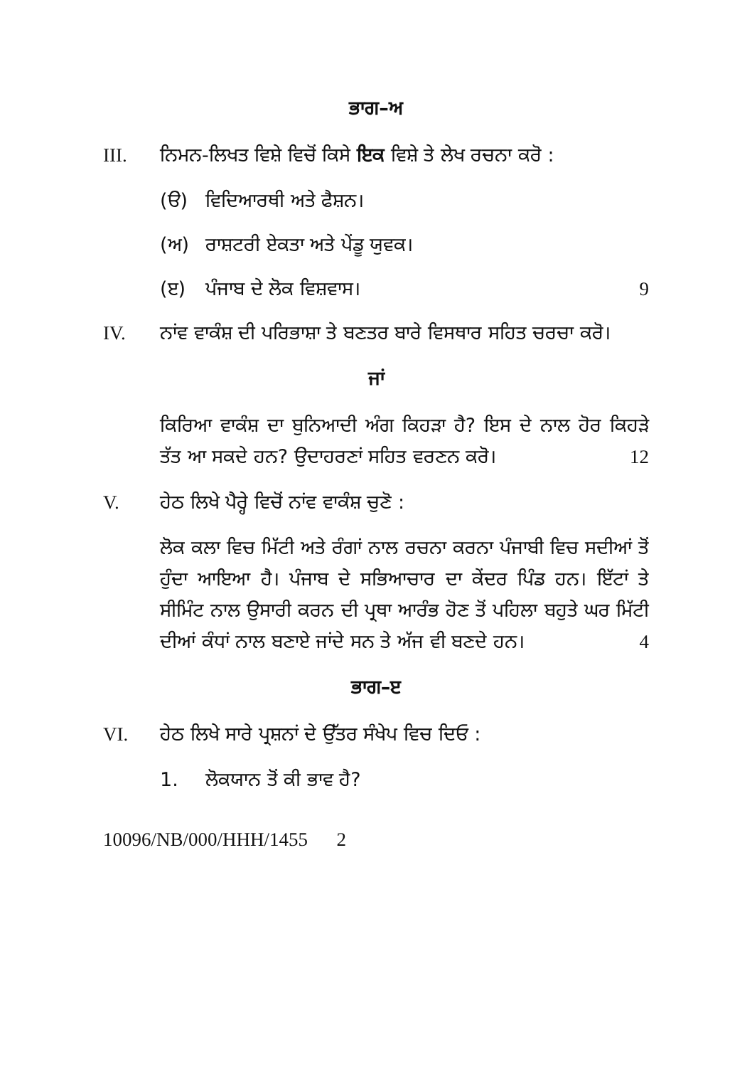ਭਾਗ–ਅ
III. ਨਿਮਨ-ਲਿਖਤ ਵਿਸ਼ੇ ਵਿਚੋਂ ਕਿਸੇ ਇਕ ਵਿਸ਼ੇ ਤੇ ਲੇਖ ਰਚਨਾ ਕਰੋ :
(ੳ) ਵਿਦਿਆਰਥੀ ਅਤੇ ਫੈਸ਼ਨ।
(ਅ) ਰਾਸ਼ਟਰੀ ਏਕਤਾ ਅਤੇ ਪੇਂਡੂ ਯੁਵਕ।
(ੲ) ਪੰਜਾਬ ਦੇ ਲੋਕ ਵਿਸ਼ਵਾਸ। 9
IV. ਨਾਂਵ ਵਾਕੰਸ਼ ਦੀ ਪਰਿਭਾਸ਼ਾ ਤੇ ਬਣਤਰ ਬਾਰੇ ਵਿਸਥਾਰ ਸਹਿਤ ਚਰਚਾ ਕਰੋ।
ਜਾਂ
ਕਿਰਿਆ ਵਾਕੰਸ਼ ਦਾ ਬੁਨਿਆਦੀ ਅੰਗ ਕਿਹੜਾ ਹੈ? ਇਸ ਦੇ ਨਾਲ ਹੋਰ ਕਿਹੜੇ ਤੱਤ ਆ ਸਕਦੇ ਹਨ? ਉਦਾਹਰਣਾਂ ਸਹਿਤ ਵਰਣਨ ਕਰੋ। 12
V. ਹੇਠ ਲਿਖੇ ਪੈਰ੍ਹੇ ਵਿਚੋਂ ਨਾਂਵ ਵਾਕੰਸ਼ ਚੁਣੋ :
ਲੋਕ ਕਲਾ ਵਿਚ ਮਿੱਟੀ ਅਤੇ ਰੰਗਾਂ ਨਾਲ ਰਚਨਾ ਕਰਨਾ ਪੰਜਾਬੀ ਵਿਚ ਸਦੀਆਂ ਤੋਂ ਹੁੰਦਾ ਆਇਆ ਹੈ। ਪੰਜਾਬ ਦੇ ਸਭਿਆਚਾਰ ਦਾ ਕੇਂਦਰ ਪਿੰਡ ਹਨ। ਇੱਟਾਂ ਤੇ ਸੀਮਿੰਟ ਨਾਲ ਉਸਾਰੀ ਕਰਨ ਦੀ ਪ੍ਰਥਾ ਆਰੰਭ ਹੋਣ ਤੋਂ ਪਹਿਲਾ ਬਹੁਤੇ ਘਰ ਮਿੱਟੀ ਦੀਆਂ ਕੰਧਾਂ ਨਾਲ ਬਣਾਏ ਜਾਂਦੇ ਸਨ ਤੇ ਅੱਜ ਵੀ ਬਣਦੇ ਹਨ। 4
ਭਾਗ–ੲ
VI. ਹੇਠ ਲਿਖੇ ਸਾਰੇ ਪ੍ਰਸ਼ਨਾਂ ਦੇ ਉੱਤਰ ਸੰਖੇਪ ਵਿਚ ਦਿਓ :
1. ਲੋਕਯਾਨ ਤੋਂ ਕੀ ਭਾਵ ਹੈ?
10096/NB/000/HHH/1455 2